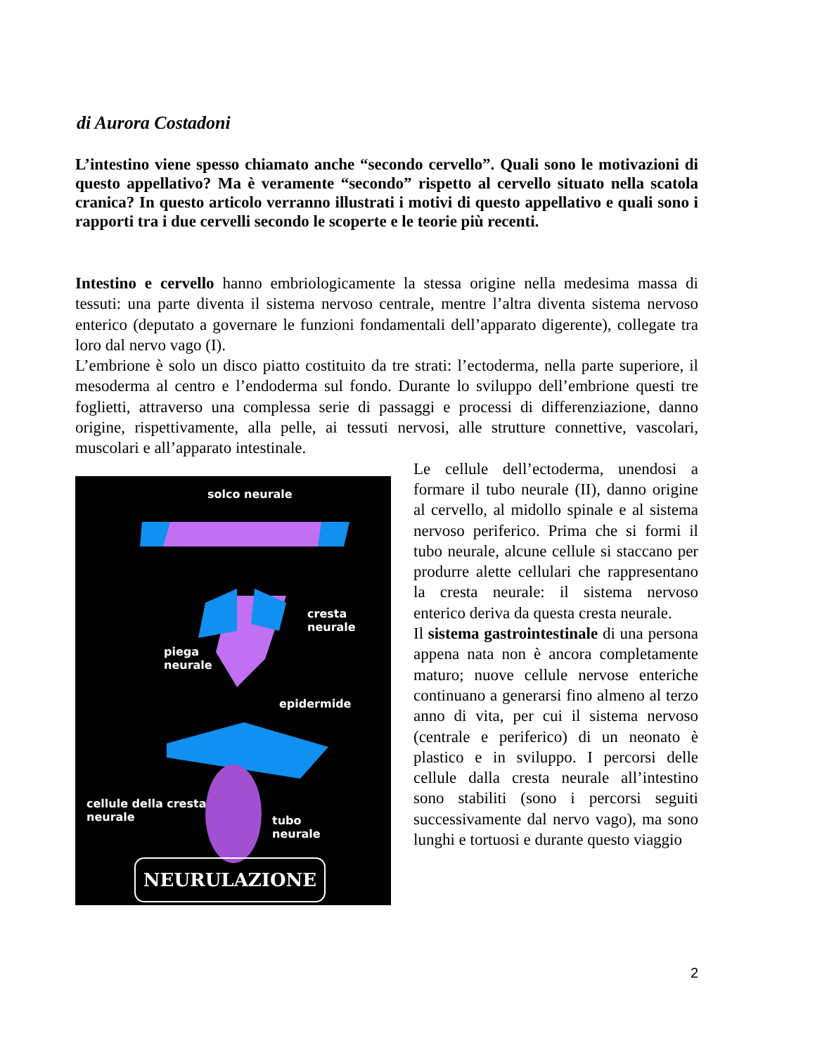di Aurora Costadoni
L’intestino viene spesso chiamato anche “secondo cervello”. Quali sono le motivazioni di questo appellativo? Ma è veramente “secondo” rispetto al cervello situato nella scatola cranica? In questo articolo verranno illustrati i motivi di questo appellativo e quali sono i rapporti tra i due cervelli secondo le scoperte e le teorie più recenti.
Intestino e cervello hanno embriologicamente la stessa origine nella medesima massa di tessuti: una parte diventa il sistema nervoso centrale, mentre l’altra diventa sistema nervoso enterico (deputato a governare le funzioni fondamentali dell’apparato digerente), collegate tra loro dal nervo vago (I).
L’embrione è solo un disco piatto costituito da tre strati: l’ectoderma, nella parte superiore, il mesoderma al centro e l’endoderma sul fondo. Durante lo sviluppo dell’embrione questi tre foglietti, attraverso una complessa serie di passaggi e processi di differenziazione, danno origine, rispettivamente, alla pelle, ai tessuti nervosi, alle strutture connettive, vascolari, muscolari e all’apparato intestinale.
solco neurale
cresta
neurale
piega
neurale
epidermide
cellule della cresta
neurale
tubo
neurale
NEURULAZIONE
Le cellule dell’ectoderma, unendosi a formare il tubo neurale (II), danno origine al cervello, al midollo spinale e al sistema nervoso periferico. Prima che si formi il tubo neurale, alcune cellule si staccano per produrre alette cellulari che rappresentano la cresta neurale: il sistema nervoso enterico deriva da questa cresta neurale.
Il sistema gastrointestinale di una persona appena nata non è ancora completamente maturo; nuove cellule nervose enteriche continuano a generarsi fino almeno al terzo anno di vita, per cui il sistema nervoso (centrale e periferico) di un neonato è plastico e in sviluppo. I percorsi delle cellule dalla cresta neurale all’intestino sono stabiliti (sono i percorsi seguiti successivamente dal nervo vago), ma sono lunghi e tortuosi e durante questo viaggio
2